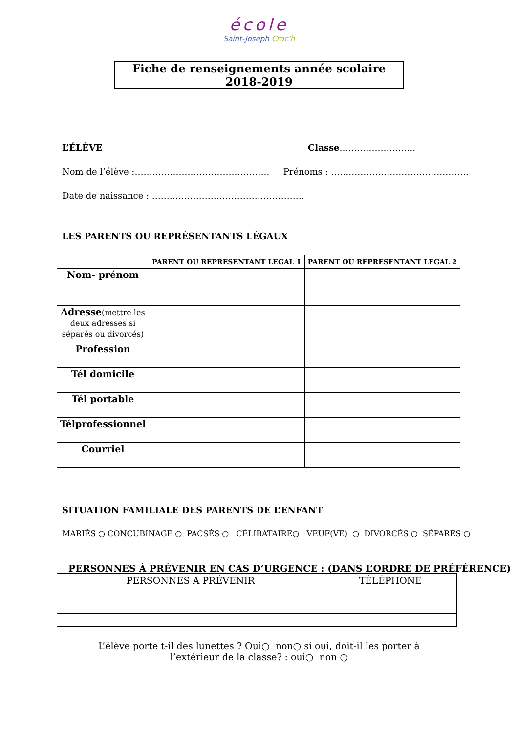école
Saint-Joseph Crac'h
Fiche de renseignements année scolaire 2018-2019
L’ÉLÈVE Classe……………………..
Nom de l’élève :………………………………………. Prénoms : ………………………………………..
Date de naissance : …………………………………………….
LES PARENTS OU REPRÉSENTANTS LÉGAUX
| | PARENT OU REPRESENTANT LEGAL 1 | PARENT OU REPRESENTANT LEGAL 2 |
| --- | --- | --- |
| Nom- prénom | | |
| Adresse (mettre les deux adresses si séparés ou divorcés) | | |
| Profession | | |
| Tél domicile | | |
| Tél portable | | |
| Télprofessionnel | | |
| Courriel | | |
SITUATION FAMILIALE DES PARENTS DE L’ENFANT
MARIÉS ○ CONCUBINAGE ○ PACSÉS ○ CÉLIBATAIRE○ VEUF(VE) ○ DIVORCÉS ○ SÉPARÉS ○
PERSONNES À PRÉVENIR EN CAS D’URGENCE : (DANS L’ORDRE DE PRÉFÉRENCE)
| PERSONNES A PRÉVENIR | TÉLÉPHONE |
L’élève porte t-il des lunettes ? Oui○ non○ si oui, doit-il les porter à l’extérieur de la classe? : oui○ non ○